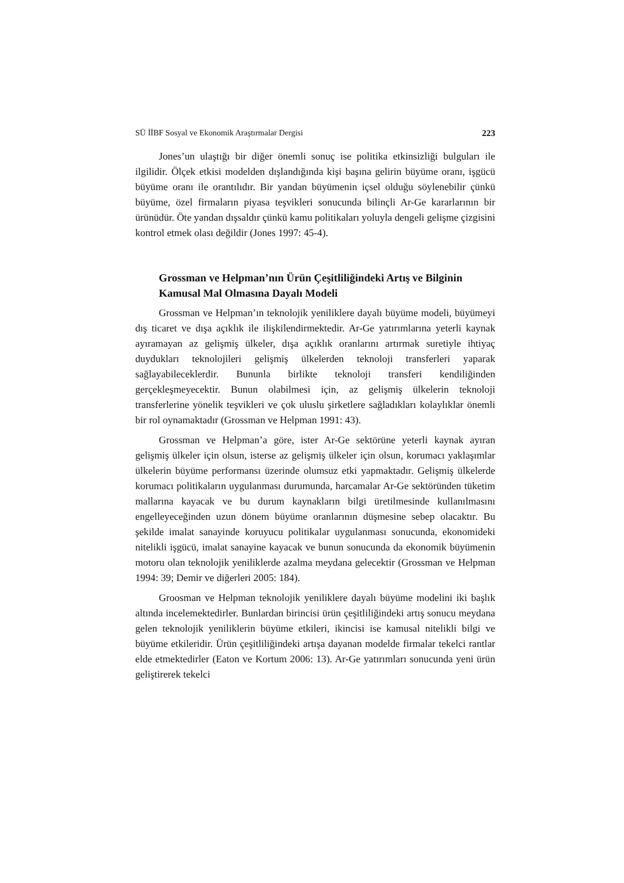SÜ İİBF Sosyal ve Ekonomik Araştırmalar Dergisi 223
Jones’un ulaştığı bir diğer önemli sonuç ise politika etkinsizliği bulguları ile ilgilidir. Ölçek etkisi modelden dışlandığında kişi başına gelirin büyüme oranı, işgücü büyüme oranı ile orantılıdır. Bir yandan büyümenin içsel olduğu söylenebilir çünkü büyüme, özel firmaların piyasa teşvikleri sonucunda bilinçli Ar-Ge kararlarının bir ürünüdür. Öte yandan dışsaldır çünkü kamu politikaları yoluyla dengeli gelişme çizgisini kontrol etmek olası değildir (Jones 1997: 45-4).
Grossman ve Helpman’nın Ürün Çeşitliliğindeki Artış ve Bilginin Kamusal Mal Olmasına Dayalı Modeli
Grossman ve Helpman’ın teknolojik yeniliklere dayalı büyüme modeli, büyümeyi dış ticaret ve dışa açıklık ile ilişkilendirmektedir. Ar-Ge yatırımlarına yeterli kaynak ayıramayan az gelişmiş ülkeler, dışa açıklık oranlarını artırmak suretiyle ihtiyaç duydukları teknolojileri gelişmiş ülkelerden teknoloji transferleri yaparak sağlayabileceklerdir. Bununla birlikte teknoloji transferi kendiliğinden gerçekleşmeyecektir. Bunun olabilmesi için, az gelişmiş ülkelerin teknoloji transferlerine yönelik teşvikleri ve çok uluslu şirketlere sağladıkları kolaylıklar önemli bir rol oynamaktadır (Grossman ve Helpman 1991: 43).
Grossman ve Helpman’a göre, ister Ar-Ge sektörüne yeterli kaynak ayıran gelişmiş ülkeler için olsun, isterse az gelişmiş ülkeler için olsun, korumacı yaklaşımlar ülkelerin büyüme performansı üzerinde olumsuz etki yapmaktadır. Gelişmiş ülkelerde korumacı politikaların uygulanması durumunda, harcamalar Ar-Ge sektöründen tüketim mallarına kayacak ve bu durum kaynakların bilgi üretilmesinde kullanılmasını engelleyeceğinden uzun dönem büyüme oranlarının düşmesine sebep olacaktır. Bu şekilde imalat sanayinde koruyucu politikalar uygulanması sonucunda, ekonomideki nitelikli işgücü, imalat sanayine kayacak ve bunun sonucunda da ekonomik büyümenin motoru olan teknolojik yeniliklerde azalma meydana gelecektir (Grossman ve Helpman 1994: 39; Demir ve diğerleri 2005: 184).
Groosman ve Helpman teknolojik yeniliklere dayalı büyüme modelini iki başlık altında incelemektedirler. Bunlardan birincisi ürün çeşitliliğindeki artış sonucu meydana gelen teknolojik yeniliklerin büyüme etkileri, ikincisi ise kamusal nitelikli bilgi ve büyüme etkileridir. Ürün çeşitliliğindeki artışa dayanan modelde firmalar tekelci rantlar elde etmektedirler (Eaton ve Kortum 2006: 13). Ar-Ge yatırımları sonucunda yeni ürün geliştirerek tekelci